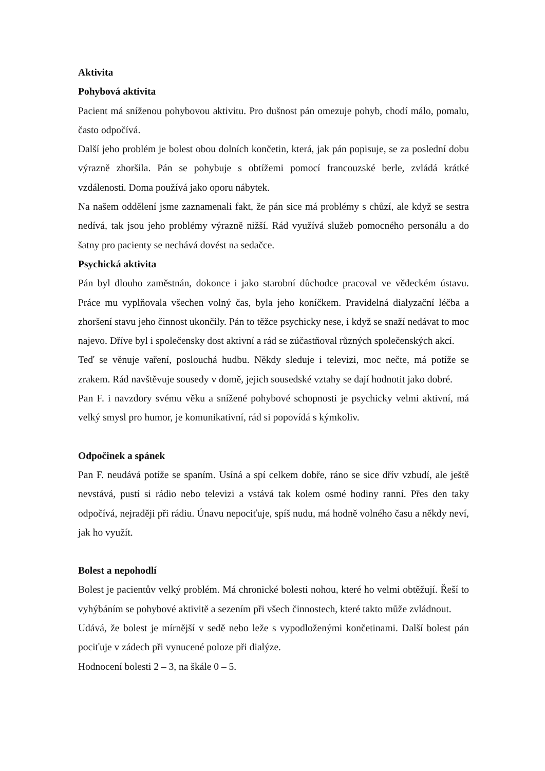Aktivita
Pohybová aktivita
Pacient má sníženou pohybovou aktivitu. Pro dušnost pán omezuje pohyb, chodí málo, pomalu, často odpočívá.
Další jeho problém je bolest obou dolních končetin, která, jak pán popisuje, se za poslední dobu výrazně zhoršila. Pán se pohybuje s obtížemi pomocí francouzské berle, zvládá krátké vzdálenosti. Doma používá jako oporu nábytek.
Na našem oddělení jsme zaznamenali fakt, že pán sice má problémy s chůzí, ale když se sestra nedívá, tak jsou jeho problémy výrazně nižší. Rád využívá služeb pomocného personálu a do šatny pro pacienty se nechává dovést na sedačce.
Psychická aktivita
Pán byl dlouho zaměstnán, dokonce i jako starobní důchodce pracoval ve vědeckém ústavu. Práce mu vyplňovala všechen volný čas, byla jeho koníčkem. Pravidelná dialyzační léčba a zhoršení stavu jeho činnost ukončily. Pán to těžce psychicky nese, i když se snaží nedávat to moc najevo. Dříve byl i společensky dost aktivní a rád se zúčastňoval různých společenských akcí.
Teď se věnuje vaření, poslouchá hudbu. Někdy sleduje i televizi, moc nečte, má potíže se zrakem. Rád navštěvuje sousedy v domě, jejich sousedské vztahy se dají hodnotit jako dobré.
Pan F. i navzdory svému věku a snížené pohybové schopnosti je psychicky velmi aktivní, má velký smysl pro humor, je komunikativní, rád si popovídá s kýmkoliv.
Odpočinek a spánek
Pan F. neudává potíže se spaním. Usíná a spí celkem dobře, ráno se sice dřív vzbudí, ale ještě nevstává, pustí si rádio nebo televizi a vstává tak kolem osmé hodiny ranní. Přes den taky odpočívá, nejraději při rádiu. Únavu nepociťuje, spíš nudu, má hodně volného času a někdy neví, jak ho využít.
Bolest a nepohodlí
Bolest je pacientův velký problém. Má chronické bolesti nohou, které ho velmi obtěžují. Řeší to vyhýbáním se pohybové aktivitě a sezením při všech činnostech, které takto může zvládnout.
Udává, že bolest je mírnější v sedě nebo leže s vypodloženými končetinami. Další bolest pán pociťuje v zádech při vynucené poloze při dialýze.
Hodnocení bolesti 2 – 3, na škále 0 – 5.